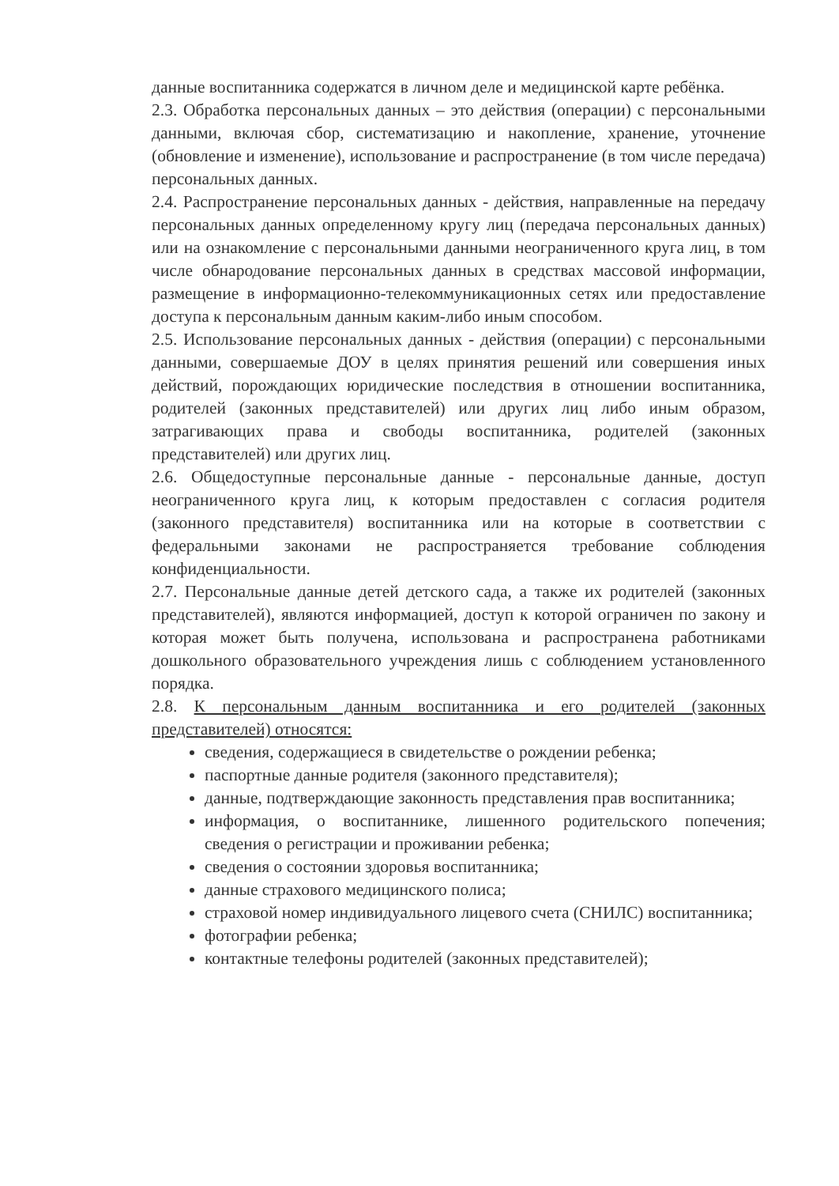данные воспитанника содержатся в личном деле и медицинской карте ребёнка.
2.3. Обработка персональных данных – это действия (операции) с персональными данными, включая сбор, систематизацию и накопление, хранение, уточнение (обновление и изменение), использование и распространение (в том числе передача) персональных данных.
2.4. Распространение персональных данных - действия, направленные на передачу персональных данных определенному кругу лиц (передача персональных данных) или на ознакомление с персональными данными неограниченного круга лиц, в том числе обнародование персональных данных в средствах массовой информации, размещение в информационно-телекоммуникационных сетях или предоставление доступа к персональным данным каким-либо иным способом.
2.5. Использование персональных данных - действия (операции) с персональными данными, совершаемые ДОУ в целях принятия решений или совершения иных действий, порождающих юридические последствия в отношении воспитанника, родителей (законных представителей) или других лиц либо иным образом, затрагивающих права и свободы воспитанника, родителей (законных представителей) или других лиц.
2.6. Общедоступные персональные данные - персональные данные, доступ неограниченного круга лиц, к которым предоставлен с согласия родителя (законного представителя) воспитанника или на которые в соответствии с федеральными законами не распространяется требование соблюдения конфиденциальности.
2.7. Персональные данные детей детского сада, а также их родителей (законных представителей), являются информацией, доступ к которой ограничен по закону и которая может быть получена, использована и распространена работниками дошкольного образовательного учреждения лишь с соблюдением установленного порядка.
2.8. К персональным данным воспитанника и его родителей (законных представителей) относятся:
сведения, содержащиеся в свидетельстве о рождении ребенка;
паспортные данные родителя (законного представителя);
данные, подтверждающие законность представления прав воспитанника;
информация, о воспитаннике, лишенного родительского попечения; сведения о регистрации и проживании ребенка;
сведения о состоянии здоровья воспитанника;
данные страхового медицинского полиса;
страховой номер индивидуального лицевого счета (СНИЛС) воспитанника;
фотографии ребенка;
контактные телефоны родителей (законных представителей);